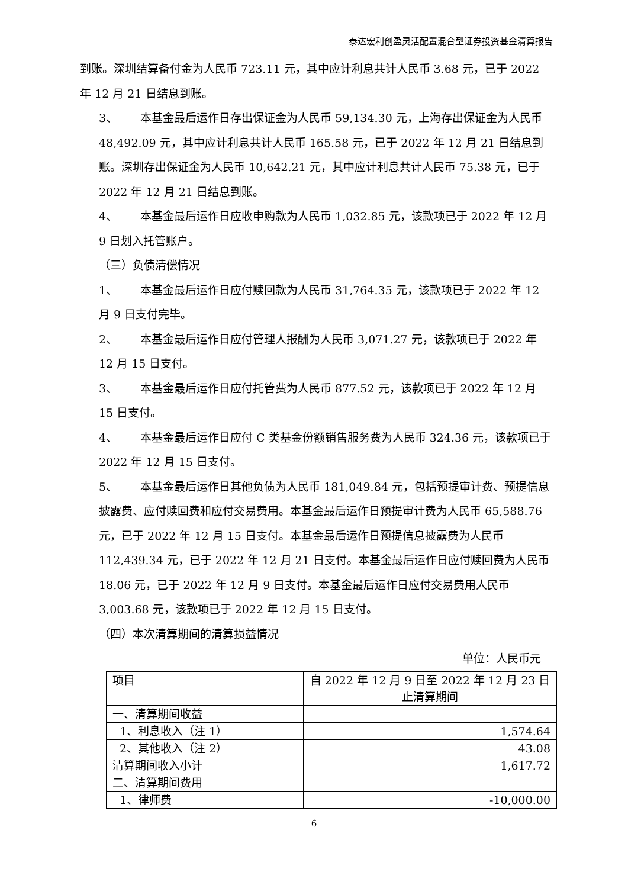泰达宏利创盈灵活配置混合型证券投资基金清算报告
到账。深圳结算备付金为人民币 723.11 元，其中应计利息共计人民币 3.68 元，已于 2022 年 12 月 21 日结息到账。
3、 本基金最后运作日存出保证金为人民币 59,134.30 元，上海存出保证金为人民币 48,492.09 元，其中应计利息共计人民币 165.58 元，已于 2022 年 12 月 21 日结息到账。深圳存出保证金为人民币 10,642.21 元，其中应计利息共计人民币 75.38 元，已于 2022 年 12 月 21 日结息到账。
4、 本基金最后运作日应收申购款为人民币 1,032.85 元，该款项已于 2022 年 12 月 9 日划入托管账户。
（三）负债清偿情况
1、 本基金最后运作日应付赎回款为人民币 31,764.35 元，该款项已于 2022 年 12 月 9 日支付完毕。
2、 本基金最后运作日应付管理人报酬为人民币 3,071.27 元，该款项已于 2022 年 12 月 15 日支付。
3、 本基金最后运作日应付托管费为人民币 877.52 元，该款项已于 2022 年 12 月 15 日支付。
4、 本基金最后运作日应付 C 类基金份额销售服务费为人民币 324.36 元，该款项已于 2022 年 12 月 15 日支付。
5、 本基金最后运作日其他负债为人民币 181,049.84 元，包括预提审计费、预提信息披露费、应付赎回费和应付交易费用。本基金最后运作日预提审计费为人民币 65,588.76 元，已于 2022 年 12 月 15 日支付。本基金最后运作日预提信息披露费为人民币 112,439.34 元，已于 2022 年 12 月 21 日支付。本基金最后运作日应付赎回费为人民币 18.06 元，已于 2022 年 12 月 9 日支付。本基金最后运作日应付交易费用人民币 3,003.68 元，该款项已于 2022 年 12 月 15 日支付。
（四）本次清算期间的清算损益情况
单位：人民币元
| 项目 | 自 2022 年 12 月 9 日至 2022 年 12 月 23 日止清算期间 |
| 一、清算期间收益 | |
| 1、利息收入（注 1） | 1,574.64 |
| 2、其他收入（注 2） | 43.08 |
| 清算期间收入小计 | 1,617.72 |
| 二、清算期间费用 | |
| 1、律师费 | -10,000.00 |
6